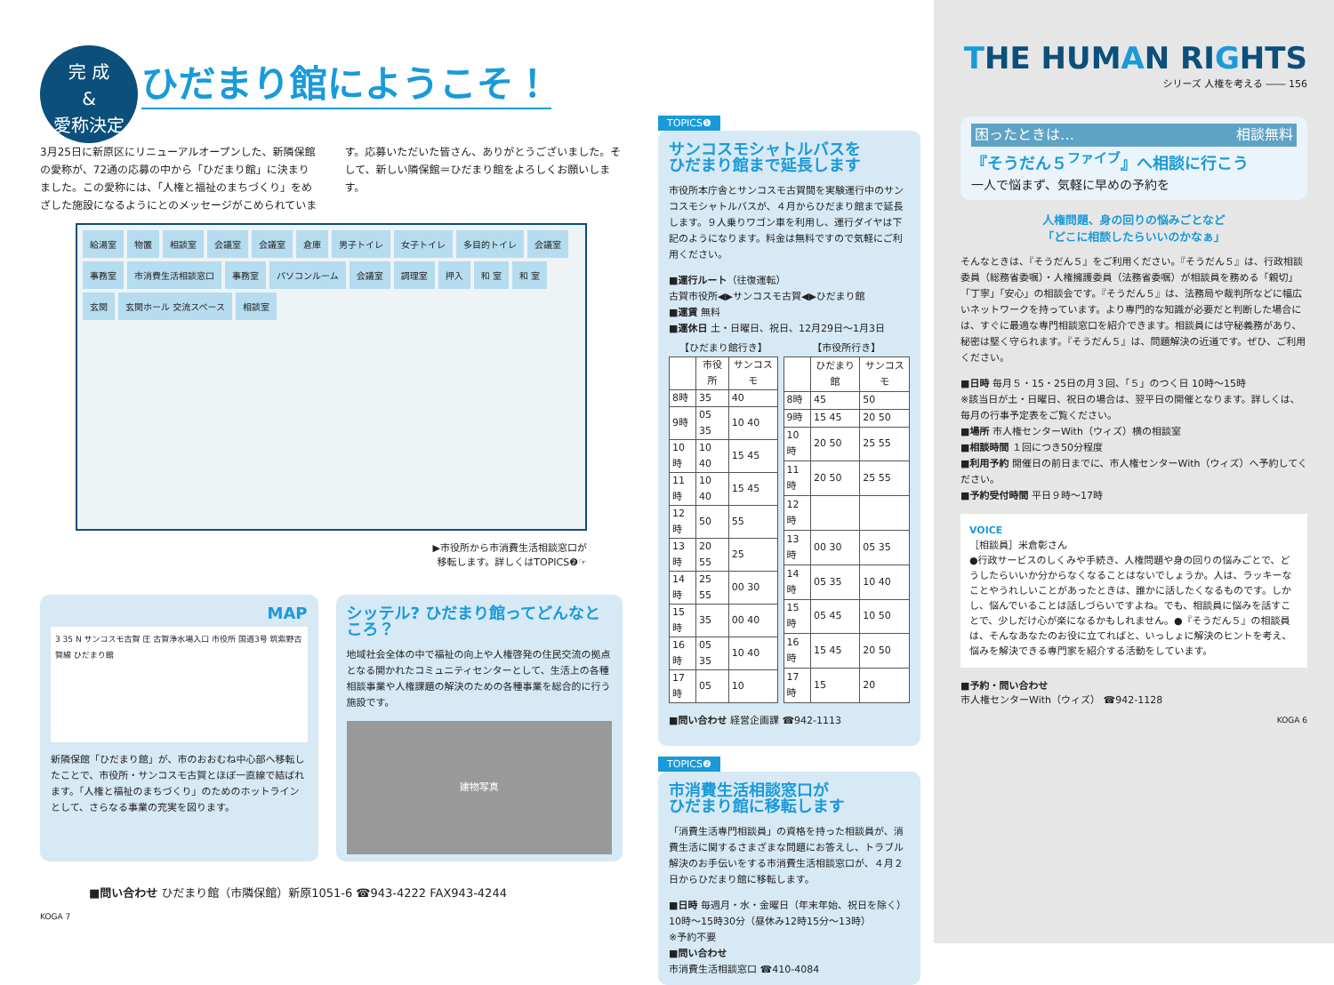完 成
&
愛称決定
ひだまり館にようこそ！
3月25日に新原区にリニューアルオープンした、新隣保館の愛称が、72通の応募の中から「ひだまり館」に決まりました。この愛称には、「人権と福祉のまちづくり」をめざした施設になるようにとのメッセージがこめられています。応募いただいた皆さん、ありがとうございました。そして、新しい隣保館＝ひだまり館をよろしくお願いします。
給湯室 物置 相談室 会議室 会議室 倉庫 男子トイレ 女子トイレ 多目的トイレ 会議室 事務室 市消費生活相談窓口 事務室 パソコンルーム 会議室 調理室 押入 和 室 和 室 玄関 玄関ホール 交流スペース 相談室
▶市役所から市消費生活相談窓口が
移転します。詳しくはTOPICS❷☞
MAP
3 35 N サンコスモ古賀 庄 古賀浄水場入口 市役所 国道3号 筑紫野古賀線 ひだまり館
新隣保館「ひだまり館」が、市のおおむね中心部へ移転したことで、市役所・サンコスモ古賀とほぼ一直線で結ばれます。「人権と福祉のまちづくり」のためのホットラインとして、さらなる事業の充実を図ります。
シッテル? ひだまり館ってどんなところ？
地域社会全体の中で福祉の向上や人権啓発の住民交流の拠点となる開かれたコミュニティセンターとして、生活上の各種相談事業や人権課題の解決のための各種事業を総合的に行う施設です。
建物写真
■問い合わせ ひだまり館（市隣保館）新原1051-6 ☎943-4222 FAX943-4244
KOGA 7
TOPICS❶
サンコスモシャトルバスを
ひだまり館まで延長します
市役所本庁舎とサンコスモ古賀間を実験運行中のサンコスモシャトルバスが、４月からひだまり館まで延長します。９人乗りワゴン車を利用し、運行ダイヤは下記のようになります。料金は無料ですので気軽にご利用ください。
■運行ルート（往復運転）
古賀市役所◀▶サンコスモ古賀◀▶ひだまり館
■運賃 無料
■運休日 土・日曜日、祝日、12月29日～1月3日
【ひだまり館行き】
| | 市役所 | サンコスモ |
| --- | --- | --- |
| 8時 | 35 | 40 |
| 9時 | 05 35 | 10 40 |
| 10時 | 10 40 | 15 45 |
| 11時 | 10 40 | 15 45 |
| 12時 | 50 | 55 |
| 13時 | 20 55 | 25 |
| 14時 | 25 55 | 00 30 |
| 15時 | 35 | 00 40 |
| 16時 | 05 35 | 10 40 |
| 17時 | 05 | 10 |
【市役所行き】
| | ひだまり館 | サンコスモ |
| --- | --- | --- |
| 8時 | 45 | 50 |
| 9時 | 15 45 | 20 50 |
| 10時 | 20 50 | 25 55 |
| 11時 | 20 50 | 25 55 |
| 12時 | | |
| 13時 | 00 30 | 05 35 |
| 14時 | 05 35 | 10 40 |
| 15時 | 05 45 | 10 50 |
| 16時 | 15 45 | 20 50 |
| 17時 | 15 | 20 |
■問い合わせ 経営企画課 ☎942-1113
TOPICS❷
市消費生活相談窓口が
ひだまり館に移転します
「消費生活専門相談員」の資格を持った相談員が、消費生活に関するさまざまな問題にお答えし、トラブル解決のお手伝いをする市消費生活相談窓口が、４月２日からひだまり館に移転します。
■日時 毎週月・水・金曜日（年末年始、祝日を除く）10時～15時30分（昼休み12時15分～13時）
※予約不要
■問い合わせ
市消費生活相談窓口 ☎410-4084
THE HUMAN RIGHTS
シリーズ 人権を考える ―― 156
困ったときは… 相談無料
『そうだん５<sup>ファイブ</sup>』へ相談に行こう
一人で悩まず、気軽に早めの予約を
人権問題、身の回りの悩みごとなど
「どこに相談したらいいのかなぁ」
そんなときは、『そうだん５』をご利用ください。『そうだん５』は、行政相談委員（総務省委嘱）・人権擁護委員（法務省委嘱）が相談員を務める「親切」「丁寧」「安心」の相談会です。『そうだん５』は、法務局や裁判所などに幅広いネットワークを持っています。より専門的な知識が必要だと判断した場合には、すぐに最適な専門相談窓口を紹介できます。相談員には守秘義務があり、秘密は堅く守られます。『そうだん５』は、問題解決の近道です。ぜひ、ご利用ください。
■日時 毎月５・15・25日の月３回、「５」のつく日 10時～15時
※該当日が土・日曜日、祝日の場合は、翌平日の開催となります。詳しくは、毎月の行事予定表をご覧ください。
■場所 市人権センターWith（ウィズ）横の相談室
■相談時間 １回につき50分程度
■利用予約 開催日の前日までに、市人権センターWith（ウィズ）へ予約してください。
■予約受付時間 平日９時～17時
VOICE
［相談員］米倉彰さん
●行政サービスのしくみや手続き、人権問題や身の回りの悩みごとで、どうしたらいいか分からなくなることはないでしょうか。人は、ラッキーなことやうれしいことがあったときは、誰かに話したくなるものです。しかし、悩んでいることは話しづらいですよね。でも、相談員に悩みを話すことで、少しだけ心が楽になるかもしれません。●『そうだん５』の相談員は、そんなあなたのお役に立てればと、いっしょに解決のヒントを考え、悩みを解決できる専門家を紹介する活動をしています。
■予約・問い合わせ
市人権センターWith（ウィズ） ☎942-1128
KOGA 6